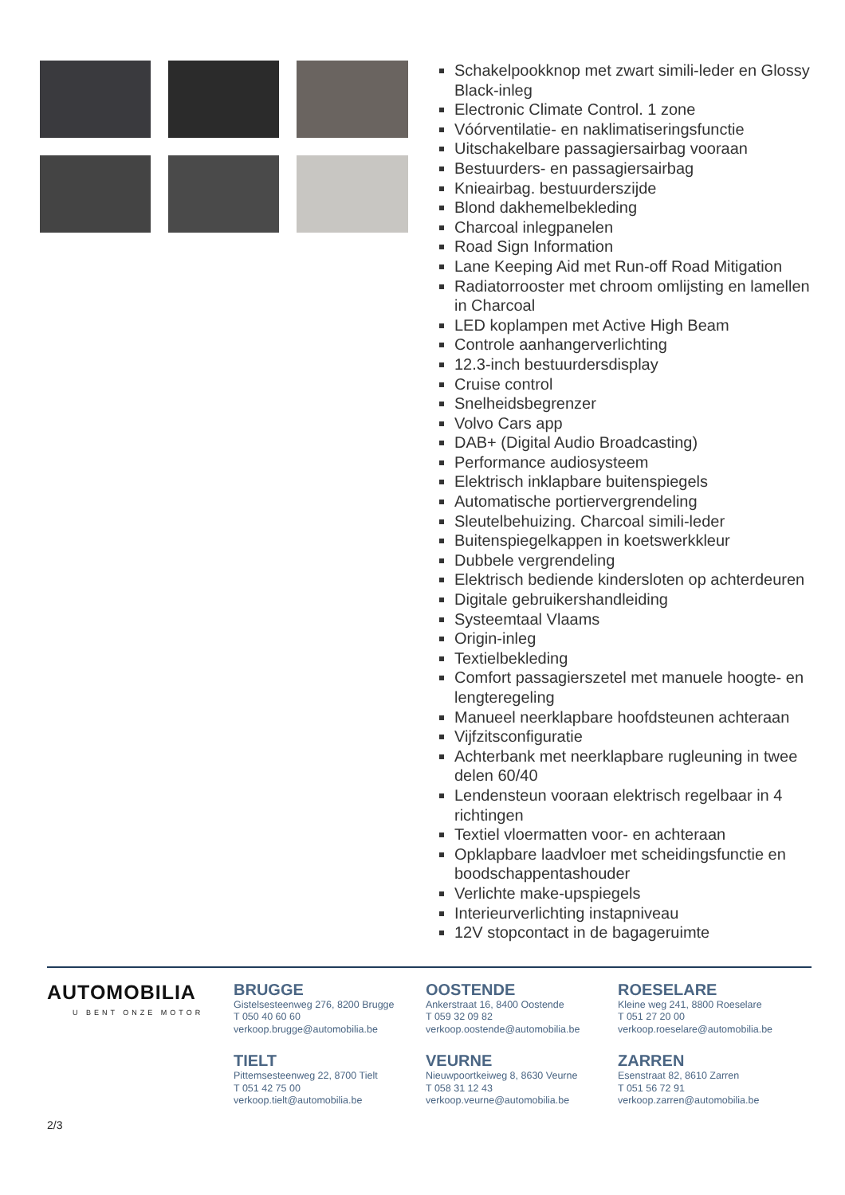Schakelpookknop met zwart simili-leder en Glossy Black-inleg
Electronic Climate Control. 1 zone
Vóórventilatie- en naklimatiseringsfunctie
Uitschakelbare passagiersairbag vooraan
Bestuurders- en passagiersairbag
Knieairbag. bestuurderszijde
Blond dakhemelbekleding
Charcoal inlegpanelen
Road Sign Information
Lane Keeping Aid met Run-off Road Mitigation
Radiatorrooster met chroom omlijsting en lamellen in Charcoal
LED koplampen met Active High Beam
Controle aanhangerverlichting
12.3-inch bestuurdersdisplay
Cruise control
Snelheidsbegrenzer
Volvo Cars app
DAB+ (Digital Audio Broadcasting)
Performance audiosysteem
Elektrisch inklapbare buitenspiegels
Automatische portiervergrendeling
Sleutelbehuizing. Charcoal simili-leder
Buitenspiegelkappen in koetswerkkleur
Dubbele vergrendeling
Elektrisch bediende kindersloten op achterdeuren
Digitale gebruikershandleiding
Systeemtaal Vlaams
Origin-inleg
Textielbekleding
Comfort passagierszetel met manuele hoogte- en lengteregeling
Manueel neerklapbare hoofdsteunen achteraan
Vijfzitsconfiguratie
Achterbank met neerklapbare rugleuning in twee delen 60/40
Lendensteun vooraan elektrisch regelbaar in 4 richtingen
Textiel vloermatten voor- en achteraan
Opklapbare laadvloer met scheidingsfunctie en boodschappentashouder
Verlichte make-upspiegels
Interieurverlichting instapniveau
12V stopcontact in de bagageruimte
AUTOMOBILIA
U BENT ONZE MOTOR
BRUGGE
Gistelsesteenweg 276, 8200 Brugge
T 050 40 60 60
verkoop.brugge@automobilia.be
OOSTENDE
Ankerstraat 16, 8400 Oostende
T 059 32 09 82
verkoop.oostende@automobilia.be
ROESELARE
Kleine weg 241, 8800 Roeselare
T 051 27 20 00
verkoop.roeselare@automobilia.be
TIELT
Pittemsesteenweg 22, 8700 Tielt
T 051 42 75 00
verkoop.tielt@automobilia.be
VEURNE
Nieuwpoortkeiweg 8, 8630 Veurne
T 058 31 12 43
verkoop.veurne@automobilia.be
ZARREN
Esenstraat 82, 8610 Zarren
T 051 56 72 91
verkoop.zarren@automobilia.be
2/3